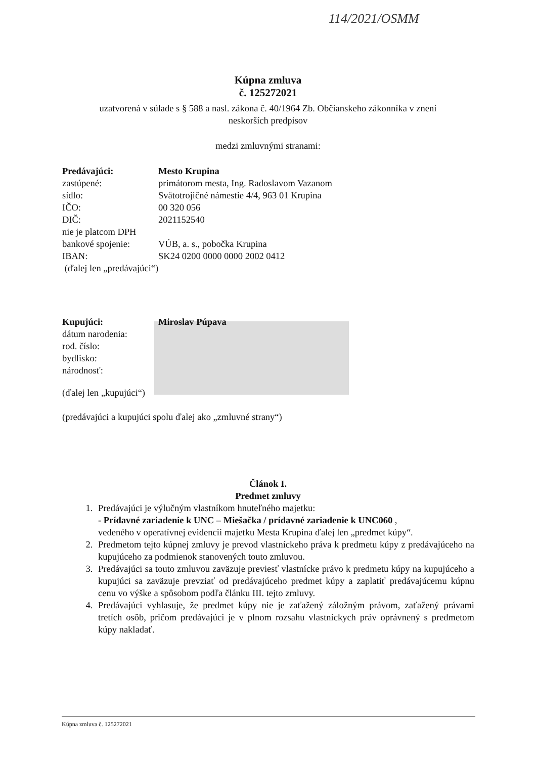114/2021/OSMM
Kúpna zmluva
č. 125272021
uzatvorená v súlade s § 588 a nasl. zákona č. 40/1964 Zb. Občianskeho zákonníka v znení
neskorších predpisov
medzi zmluvnými stranami:
Predávajúci: Mesto Krupina
zastúpené: primátorom mesta, Ing. Radoslavom Vazanom
sídlo: Svätotrojičné námestie 4/4, 963 01 Krupina
IČO: 00 320 056
DIČ: 2021152540
nie je platcom DPH
bankové spojenie: VÚB, a. s., pobočka Krupina
IBAN: SK24 0200 0000 0000 2002 0412
(ďalej len „predávajúci“)
Kupujúci: Miroslav Púpava
dátum narodenia:
rod. číslo:
bydlisko:
národnosť:
(ďalej len „kupujúci“)
(predávajúci a kupujúci spolu ďalej ako „zmluvné strany“)
Článok I.
Predmet zmluvy
1. Predávajúci je výlučným vlastníkom hnuteľného majetku:
- Prídavné zariadenie k UNC – Miešačka / prídavné zariadenie k UNC060 ,
vedeného v operatívnej evidencii majetku Mesta Krupina ďalej len „predmet kúpy“.
2. Predmetom tejto kúpnej zmluvy je prevod vlastníckeho práva k predmetu kúpy z predávajúceho na kupujúceho za podmienok stanovených touto zmluvou.
3. Predávajúci sa touto zmluvou zaväzuje previesť vlastnícke právo k predmetu kúpy na kupujúceho a kupujúci sa zaväzuje prevziať od predávajúceho predmet kúpy a zaplatiť predávajúcemu kúpnu cenu vo výške a spôsobom podľa článku III. tejto zmluvy.
4. Predávajúci vyhlasuje, že predmet kúpy nie je zaťažený záložným právom, zaťažený právami tretích osôb, pričom predávajúci je v plnom rozsahu vlastníckych práv oprávnený s predmetom kúpy nakladať.
Kúpna zmluva č. 125272021